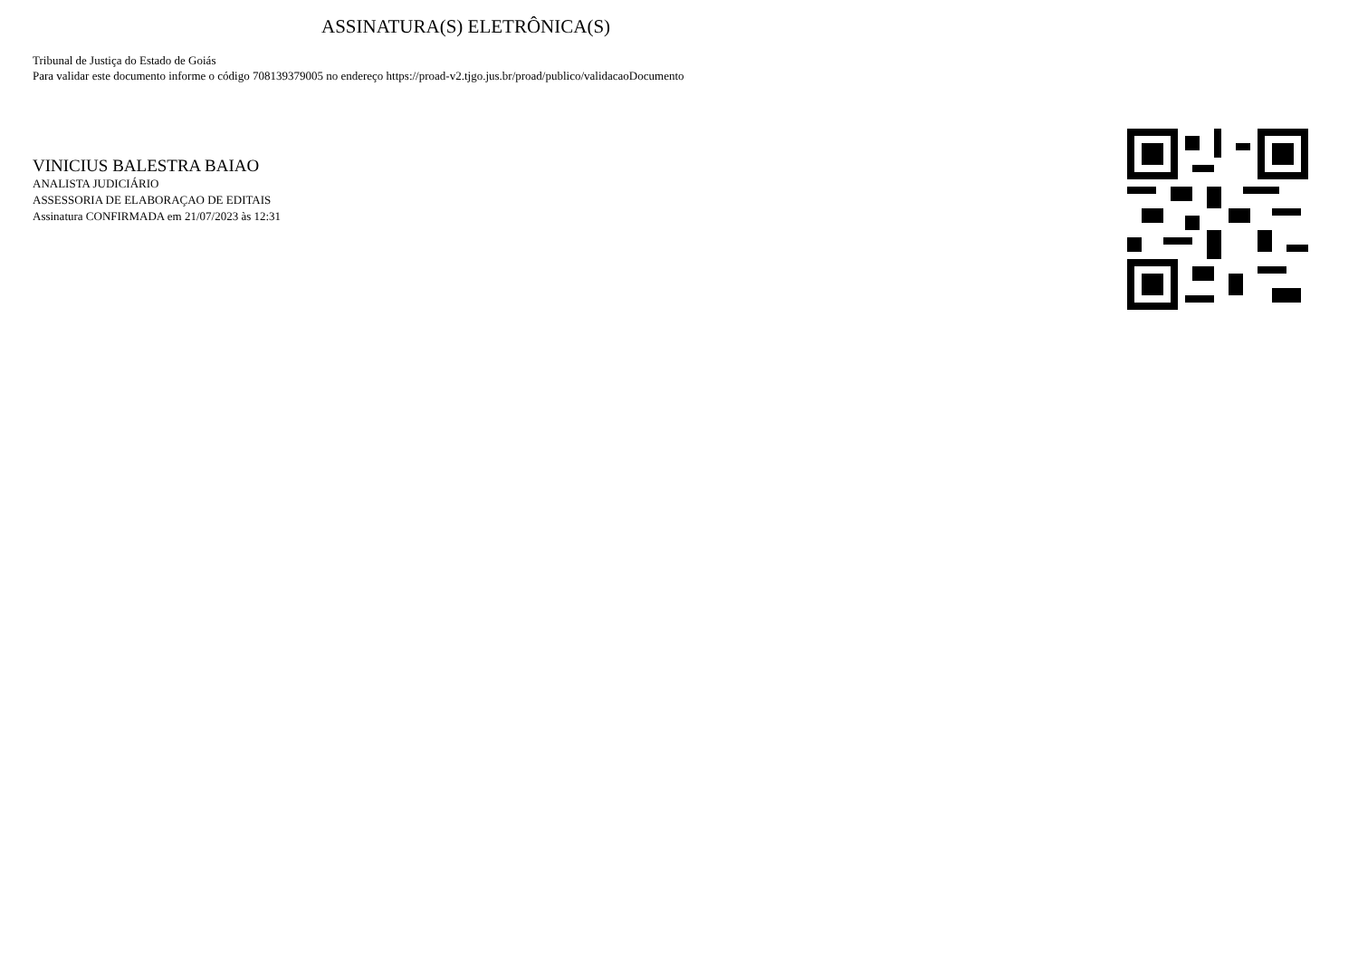ASSINATURA(S) ELETRÔNICA(S)
Tribunal de Justiça do Estado de Goiás
Para validar este documento informe o código 708139379005 no endereço https://proad-v2.tjgo.jus.br/proad/publico/validacaoDocumento
VINICIUS BALESTRA BAIAO
ANALISTA JUDICIÁRIO
ASSESSORIA DE ELABORAÇAO DE EDITAIS
Assinatura CONFIRMADA em 21/07/2023 às 12:31